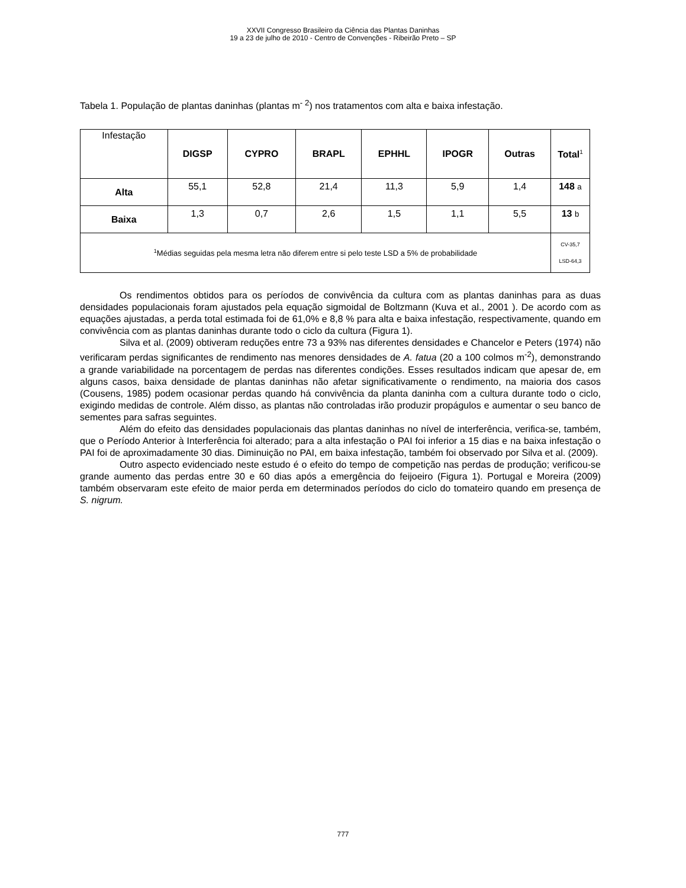XXVII Congresso Brasileiro da Ciência das Plantas Daninhas
19 a 23 de julho de 2010 - Centro de Convenções - Ribeirão Preto – SP
Tabela 1. População de plantas daninhas (plantas m<sup>- 2</sup>) nos tratamentos com alta e baixa infestação.
| Infestação | DIGSP | CYPRO | BRAPL | EPHHL | IPOGR | Outras | Total<sup>1</sup> |
| Alta | 55,1 | 52,8 | 21,4 | 11,3 | 5,9 | 1,4 | 148 a |
| Baixa | 1,3 | 0,7 | 2,6 | 1,5 | 1,1 | 5,5 | 13 b |
| <sup>1</sup> Médias seguidas pela mesma letra não diferem entre si pelo teste LSD a 5% de probabilidade | | | | | | | CV-35,7 LSD-64,3 |
Os rendimentos obtidos para os períodos de convivência da cultura com as plantas daninhas para as duas densidades populacionais foram ajustados pela equação sigmoidal de Boltzmann (Kuva et al., 2001 ). De acordo com as equações ajustadas, a perda total estimada foi de 61,0% e 8,8 % para alta e baixa infestação, respectivamente, quando em convivência com as plantas daninhas durante todo o ciclo da cultura (Figura 1).
Silva et al. (2009) obtiveram reduções entre 73 a 93% nas diferentes densidades e Chancelor e Peters (1974) não verificaram perdas significantes de rendimento nas menores densidades de A. fatua (20 a 100 colmos m<sup>-2</sup>), demonstrando a grande variabilidade na porcentagem de perdas nas diferentes condições. Esses resultados indicam que apesar de, em alguns casos, baixa densidade de plantas daninhas não afetar significativamente o rendimento, na maioria dos casos (Cousens, 1985) podem ocasionar perdas quando há convivência da planta daninha com a cultura durante todo o ciclo, exigindo medidas de controle. Além disso, as plantas não controladas irão produzir propágulos e aumentar o seu banco de sementes para safras seguintes.
Além do efeito das densidades populacionais das plantas daninhas no nível de interferência, verifica-se, também, que o Período Anterior à Interferência foi alterado; para a alta infestação o PAI foi inferior a 15 dias e na baixa infestação o PAI foi de aproximadamente 30 dias. Diminuição no PAI, em baixa infestação, também foi observado por Silva et al. (2009).
Outro aspecto evidenciado neste estudo é o efeito do tempo de competição nas perdas de produção; verificou-se grande aumento das perdas entre 30 e 60 dias após a emergência do feijoeiro (Figura 1). Portugal e Moreira (2009) também observaram este efeito de maior perda em determinados períodos do ciclo do tomateiro quando em presença de S. nigrum.
777